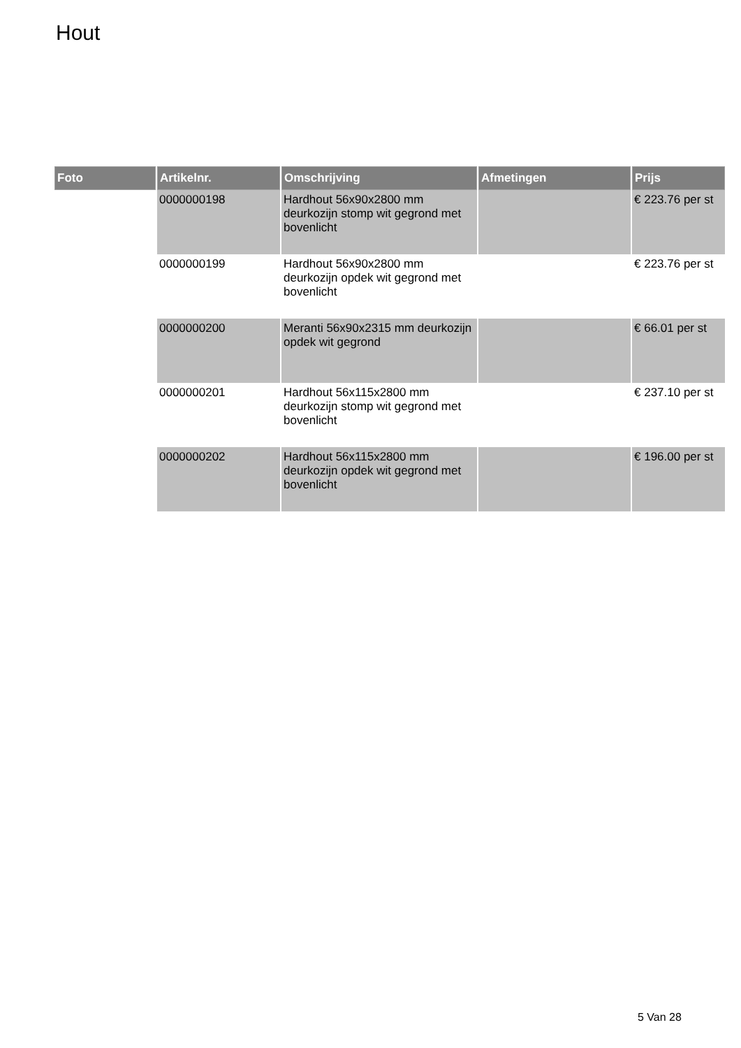Hout
| Foto | Artikelnr. | Omschrijving | Afmetingen | Prijs |
| --- | --- | --- | --- | --- |
| | 0000000198 | Hardhout 56x90x2800 mm deurkozijn stomp wit gegrond met bovenlicht | | € 223.76 per st |
| | 0000000199 | Hardhout 56x90x2800 mm deurkozijn opdek wit gegrond met bovenlicht | | € 223.76 per st |
| | 0000000200 | Meranti 56x90x2315 mm deurkozijn opdek wit gegrond | | € 66.01 per st |
| | 0000000201 | Hardhout 56x115x2800 mm deurkozijn stomp wit gegrond met bovenlicht | | € 237.10 per st |
| | 0000000202 | Hardhout 56x115x2800 mm deurkozijn opdek wit gegrond met bovenlicht | | € 196.00 per st |
5 Van 28